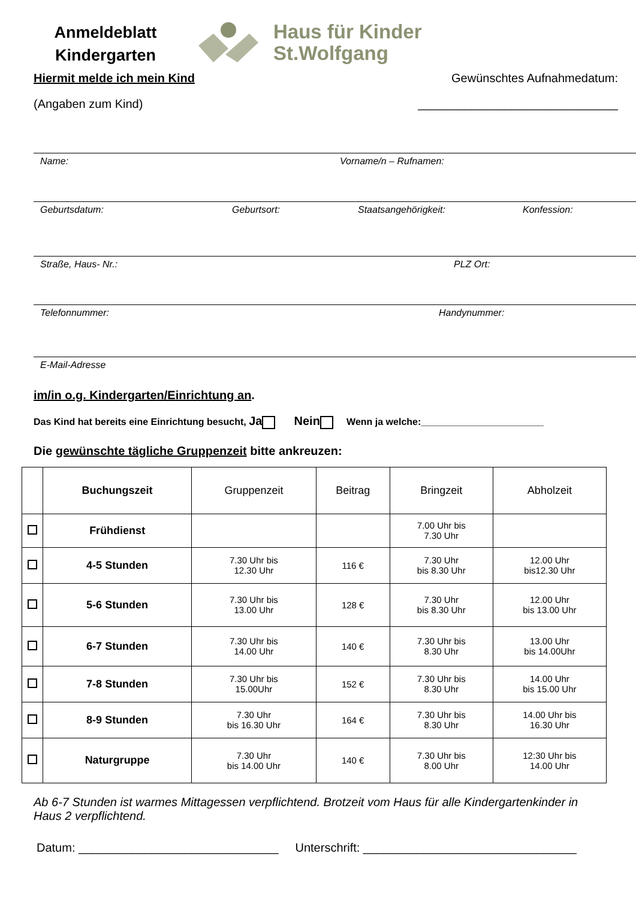Anmeldeblatt
Kindergarten
Haus für Kinder
St.Wolfgang
Hiermit melde ich mein Kind Gewünschtes Aufnahmedatum:
(Angaben zum Kind) ______________________________
Name: Vorname/n – Rufnamen:
Geburtsdatum: Geburtsort: Staatsangehörigkeit: Konfession:
Straße, Haus- Nr.: PLZ Ort:
Telefonnummer: Handynummer:
E-Mail-Adresse
im/in o.g. Kindergarten/Einrichtung an.
Das Kind hat bereits eine Einrichtung besucht, Ja Nein Wenn ja welche:_______________________
Die gewünschte tägliche Gruppenzeit bitte ankreuzen:
| | Buchungszeit | Gruppenzeit | Beitrag | Bringzeit | Abholzeit |
| --- | --- | --- | --- | --- | --- |
| | Frühdienst | | | 7.00 Uhr bis 7.30 Uhr | |
| | 4-5 Stunden | 7.30 Uhr bis 12.30 Uhr | 116 € | 7.30 Uhr bis 8.30 Uhr | 12.00 Uhr bis12.30 Uhr |
| | 5-6 Stunden | 7.30 Uhr bis 13.00 Uhr | 128 € | 7.30 Uhr bis 8.30 Uhr | 12.00 Uhr bis 13.00 Uhr |
| | 6-7 Stunden | 7.30 Uhr bis 14.00 Uhr | 140 € | 7.30 Uhr bis 8.30 Uhr | 13.00 Uhr bis 14.00Uhr |
| | 7-8 Stunden | 7.30 Uhr bis 15.00Uhr | 152 € | 7.30 Uhr bis 8.30 Uhr | 14.00 Uhr bis 15.00 Uhr |
| | 8-9 Stunden | 7.30 Uhr bis 16.30 Uhr | 164 € | 7.30 Uhr bis 8.30 Uhr | 14.00 Uhr bis 16.30 Uhr |
| | Naturgruppe | 7.30 Uhr bis 14.00 Uhr | 140 € | 7.30 Uhr bis 8.00 Uhr | 12:30 Uhr bis 14.00 Uhr |
Ab 6-7 Stunden ist warmes Mittagessen verpflichtend. Brotzeit vom Haus für alle Kindergartenkinder in Haus 2 verpflichtend.
Datum: ______________________________ Unterschrift: ________________________________